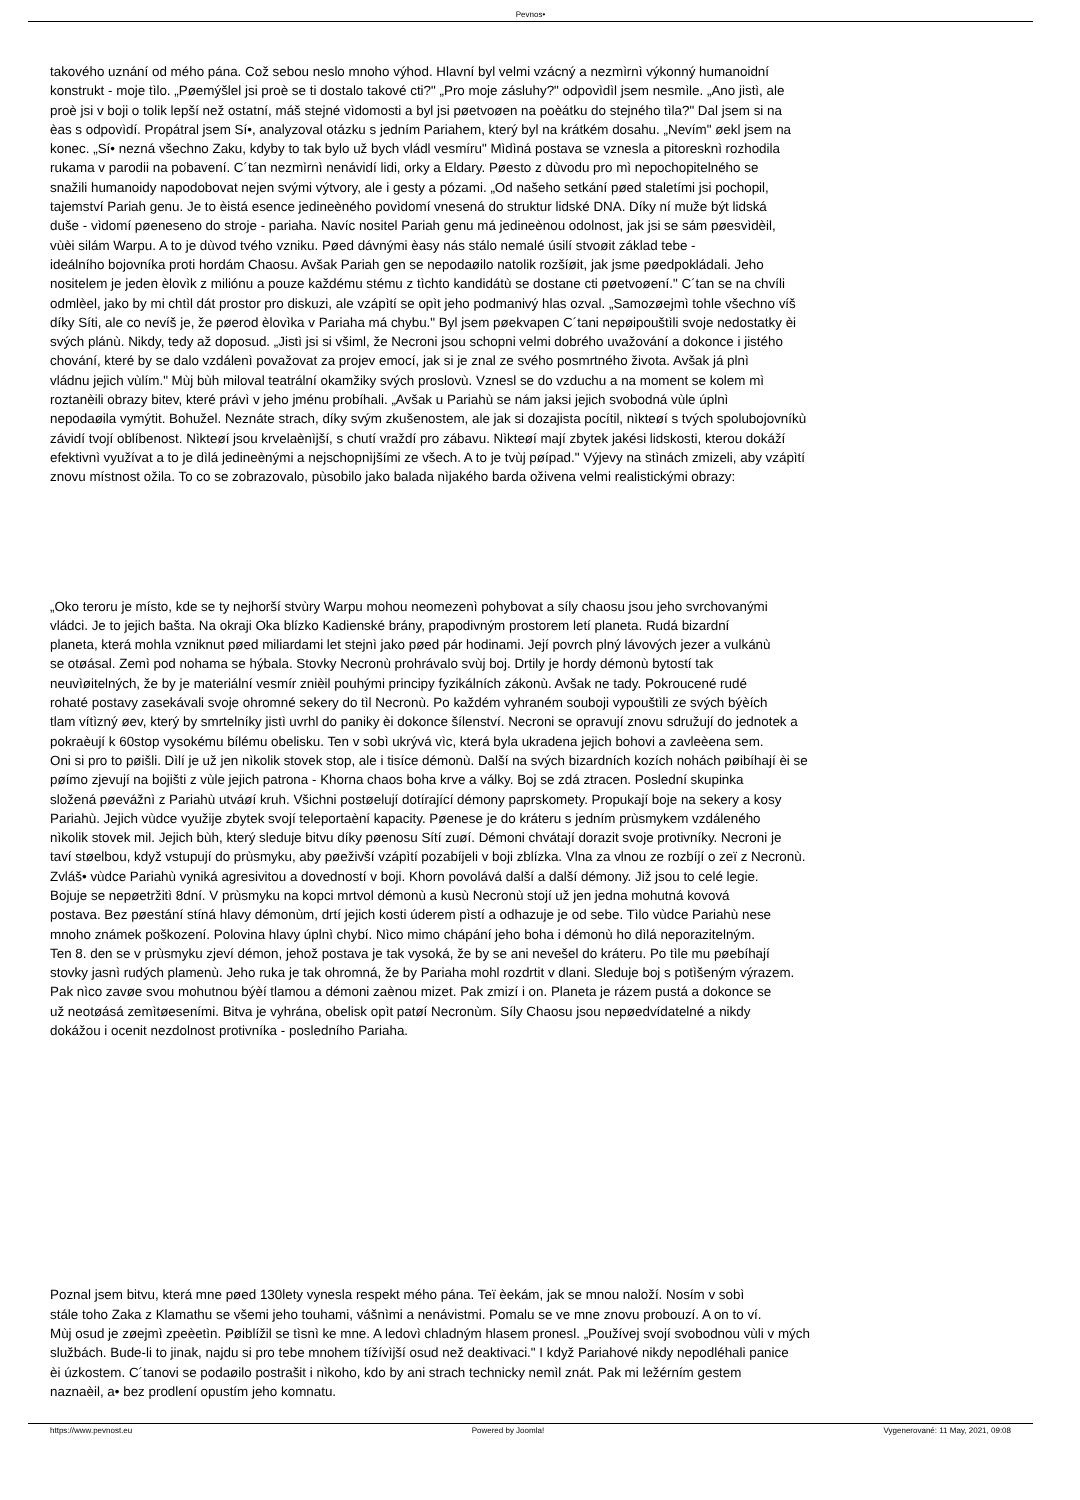Pevnos•
takového uznání od mého pána. Což sebou neslo mnoho výhod. Hlavní byl velmi vzácný a nezmìrnì výkonný humanoidní
konstrukt - moje tìlo. „Pøemýšlel jsi proè se ti dostalo takové cti?" „Pro moje zásluhy?" odpovìdìl jsem nesmìle. „Ano jistì, ale
proè jsi v boji o tolik lepší než ostatní, máš stejné vìdomosti a byl jsi pøetvoøen na poèátku do stejného tìla?" Dal jsem si na
èas s odpovìdí. Propátral jsem Sí•, analyzoval otázku s jedním Pariahem, který byl na krátkém dosahu. „Nevím" øekl jsem na
konec. „Sí• nezná všechno Zaku, kdyby to tak bylo už bych vládl vesmíru" Mìdìná postava se vznesla a pitoresknì rozhodila
rukama v parodii na pobavení. C´tan nezmìrnì nenávidí lidi, orky a Eldary. Pøesto z dùvodu pro mì nepochopitelného se
snažili humanoidy napodobovat nejen svými výtvory, ale i gesty a pózami. „Od našeho setkání pøed staletími jsi pochopil,
tajemství Pariah genu. Je to èistá esence jedineèného povìdomí vnesená do struktur lidské DNA. Díky ní muže být lidská
duše - vìdomí pøeneseno do stroje - pariaha. Navíc nositel Pariah genu má jedineènou odolnost, jak jsi se sám pøesvìdèil,
vùèi silám Warpu. A to je dùvod tvého vzniku. Pøed dávnými èasy nás stálo nemalé úsilí stvoøit základ tebe -
ideálního bojovníka proti hordám Chaosu. Avšak Pariah gen se nepodaøilo natolik rozšíøit, jak jsme pøedpokládali. Jeho
nositelem je jeden èlovìk z miliónu a pouze každému stému z tìchto kandidátù se dostane cti pøetvoøení." C´tan se na chvíli
odmlèel, jako by mi chtìl dát prostor pro diskuzi, ale vzápìtí se opìt jeho podmanivý hlas ozval. „Samozøejmì tohle všechno víš
díky Síti, ale co nevíš je, že pøerod èlovìka v Pariaha má chybu." Byl jsem pøekvapen C´tani nepøipouštìli svoje nedostatky èi
svých plánù. Nikdy, tedy až doposud. „Jistì jsi si všiml, že Necroni jsou schopni velmi dobrého uvažování a dokonce i jistého
chování, které by se dalo vzdálenì považovat za projev emocí, jak si je znal ze svého posmrtného života. Avšak já plnì
vládnu jejich vùlím." Mùj bùh miloval teatrální okamžiky svých proslovù. Vznesl se do vzduchu a na moment se kolem mì
roztanèili obrazy bitev, které právì v jeho jménu probíhali. „Avšak u Pariahù se nám jaksi jejich svobodná vùle úplnì
nepodaøila vymýtit. Bohužel. Neznáte strach, díky svým zkušenostem, ale jak si dozajista pocítil, nìkteøí s tvých spolubojovníkù
závidí tvojí oblíbenost. Nìkteøí jsou krvelaènìjší, s chutí vraždí pro zábavu. Nìkteøí mají zbytek jakési lidskosti, kterou dokáží
efektivnì využívat a to je dìlá jedineènými a nejschopnìjšími ze všech. A to je tvùj pøípad." Výjevy na stìnách zmizeli, aby vzápìtí
znovu místnost ožila. To co se zobrazovalo, pùsobilo jako balada nìjakého barda oživena velmi realistickými obrazy:
„Oko teroru je místo, kde se ty nejhorší stvùry Warpu mohou neomezenì pohybovat a síly chaosu jsou jeho svrchovanými
vládci. Je to jejich bašta. Na okraji Oka blízko Kadienské brány, prapodivným prostorem letí planeta. Rudá bizardní
planeta, která mohla vzniknut pøed miliardami let stejnì jako pøed pár hodinami. Její povrch plný lávových jezer a vulkánù
se otøásal. Zemì pod nohama se hýbala. Stovky Necronù prohrávalo svùj boj. Drtily je hordy démonù bytostí tak
neuvìøitelných, že by je materiální vesmír znièil pouhými principy fyzikálních zákonù. Avšak ne tady. Pokroucené rudé
rohaté postavy zasekávali svoje ohromné sekery do tìl Necronù. Po každém vyhraném souboji vypouštìli ze svých býèích
tlam vítìzný øev, který by smrtelníky jistì uvrhl do paniky èi dokonce šílenství. Necroni se opravují znovu sdružují do jednotek a
pokraèují k 60stop vysokému bílému obelisku. Ten v sobì ukrývá vìc, která byla ukradena jejich bohovi a zavleèena sem.
Oni si pro to pøišli. Dìlí je už jen nìkolik stovek stop, ale i tisíce démonù. Další na svých bizardních kozích nohách pøibíhají èi se
pøímo zjevují na bojišti z vùle jejich patrona - Khorna chaos boha krve a války. Boj se zdá ztracen. Poslední skupinka
složená pøevážnì z Pariahù utváøí kruh. Všichni postøelují dotírající démony paprskomety. Propukají boje na sekery a kosy
Pariahù. Jejich vùdce využije zbytek svojí teleportaèní kapacity. Pøenese je do kráteru s jedním prùsmykem vzdáleného
nìkolik stovek mil. Jejich bùh, který sleduje bitvu díky pøenosu Sítí zuøí. Démoni chvátají dorazit svoje protivníky. Necroni je
taví støelbou, když vstupují do prùsmyku, aby pøeživší vzápìtí pozabíjeli v boji zblízka. Vlna za vlnou ze rozbíjí o zeï z Necronù.
Zvláš• vùdce Pariahù vyniká agresivitou a dovedností v boji. Khorn povolává další a další démony. Již jsou to celé legie.
Bojuje se nepøetržitì 8dní. V prùsmyku na kopci mrtvol démonù a kusù Necronù stojí už jen jedna mohutná kovová
postava. Bez pøestání stíná hlavy démonùm, drtí jejich kosti úderem pìstí a odhazuje je od sebe. Tìlo vùdce Pariahù nese
mnoho známek poškození. Polovina hlavy úplnì chybí. Nìco mimo chápání jeho boha i démonù ho dìlá neporazitelným.
Ten 8. den se v prùsmyku zjeví démon, jehož postava je tak vysoká, že by se ani nevešel do kráteru. Po tìle mu pøebíhají
stovky jasnì rudých plamenù. Jeho ruka je tak ohromná, že by Pariaha mohl rozdrtit v dlani. Sleduje boj s potìšeným výrazem.
Pak nìco zavøe svou mohutnou býèí tlamou a démoni zaènou mizet. Pak zmizí i on. Planeta je rázem pustá a dokonce se
už neotøásá zemìtøeseními. Bitva je vyhrána, obelisk opìt patøí Necronùm. Síly Chaosu jsou nepøedvídatelné a nikdy
dokážou i ocenit nezdolnost protivníka - posledního Pariaha.
Poznal jsem bitvu, která mne pøed 130lety vynesla respekt mého pána. Teï èekám, jak se mnou naloží. Nosím v sobì
stále toho Zaka z Klamathu se všemi jeho touhami, vášnìmi a nenávistmi. Pomalu se ve mne znovu probouzí. A on to ví.
Mùj osud je zøejmì zpeèetìn. Pøiblížil se tìsnì ke mne. A ledovì chladným hlasem pronesl. „Používej svojí svobodnou vùli v mých
službách. Bude-li to jinak, najdu si pro tebe mnohem tížívìjší osud než deaktivaci." I když Pariahové nikdy nepodléhali panice
èi úzkostem. C´tanovi se podaøilo postrašit i nìkoho, kdo by ani strach technicky nemìl znát. Pak mi ležérním gestem
naznaèil, a• bez prodlení opustím jeho komnatu.
https://www.pevnost.eu Powered by Joomla! Vygenerované: 11 May, 2021, 09:08